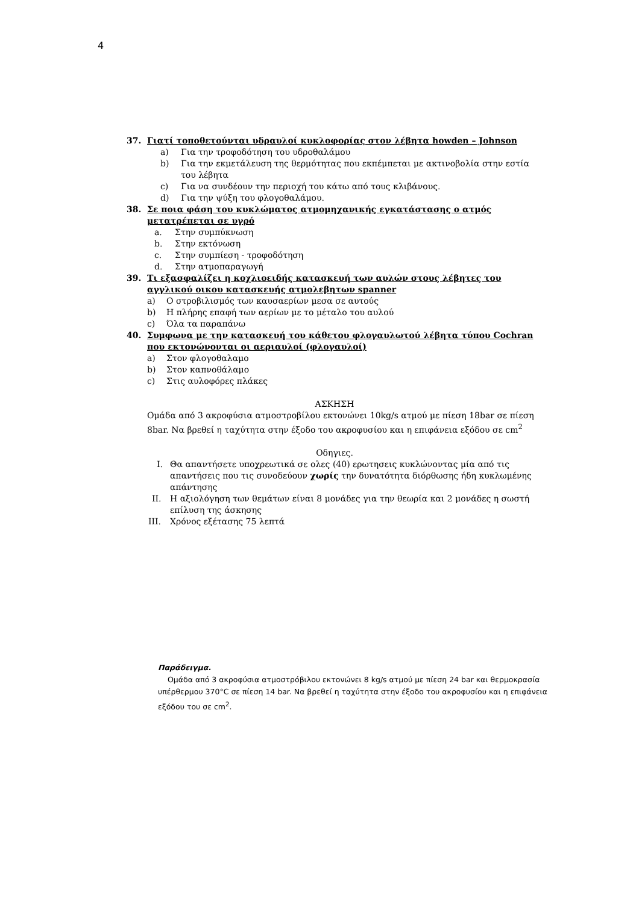4
37. Γιατί τοποθετούνται υδραυλοί κυκλοφορίας στον λέβητα howden – Johnson
a) Για την τροφοδότηση του υδροθαλάμου
b) Για την εκμετάλευση της θερμότητας που εκπέμπεται με ακτινοβολία στην εστία του λέβητα
c) Για να συνδέουν την περιοχή του κάτω από τους κλιβάνους.
d) Για την ψύξη του φλογοθαλάμου.
38. Σε ποια φάση του κυκλώματος ατμομηχανικής εγκατάστασης ο ατμός μετατρέπεται σε υγρό
a. Στην συμπύκνωση
b. Στην εκτόνωση
c. Στην συμπίεση - τροφοδότηση
d. Στην ατμοπαραγωγή
39. Τι εξασφαλίζει η κοχλιοειδής κατασκευή των αυλών στους λέβητες του αγγλικού οικου κατασκευής ατμολεβητων spanner
a) Ο στροβιλισμός των καυσαερίων μεσα σε αυτούς
b) Η πλήρης επαφή των αερίων με το μέταλο του αυλού
c) Όλα τα παραπάνω
40. Συμφωνα με την κατασκευή του κάθετου φλογαυλωτού λέβητα τύπου Cochran που εκτονώνονται οι αεριαυλοί (φλογαυλοί)
a) Στον φλογοθαλαμο
b) Στον καπνοθάλαμο
c) Στις αυλοφόρες πλάκες
ΑΣΚΗΣΗ
Ομάδα από 3 ακροφύσια ατμοστροβίλου εκτονώνει 10kg/s ατμού με πίεση 18bar σε πίεση 8bar. Να βρεθεί η ταχύτητα στην έξοδο του ακροφυσίου και η επιφάνεια εξόδου σε cm<sup>2</sup>
Οδηγιες.
I. Θα απαντήσετε υποχρεωτικά σε ολες (40) ερωτησεις κυκλώνοντας μία από τις απαντήσεις που τις συνοδεύουν χωρίς την δυνατότητα διόρθωσης ήδη κυκλωμένης απάντησης
II. Η αξιολόγηση των θεμάτων είναι 8 μονάδες για την θεωρία και 2 μονάδες η σωστή επίλυση της άσκησης
III. Χρόνος εξέτασης 75 λεπτά
Παράδειγμα.
Ομάδα από 3 ακροφύσια ατμοστρόβιλου εκτονώνει 8 kg/s ατμού με πίεση 24 bar και θερμοκρασία υπέρθερμου 370°C σε πίεση 14 bar. Να βρεθεί η ταχύτητα στην έξοδο του ακροφυσίου και η επιφάνεια εξόδου του σε cm<sup>2</sup>.